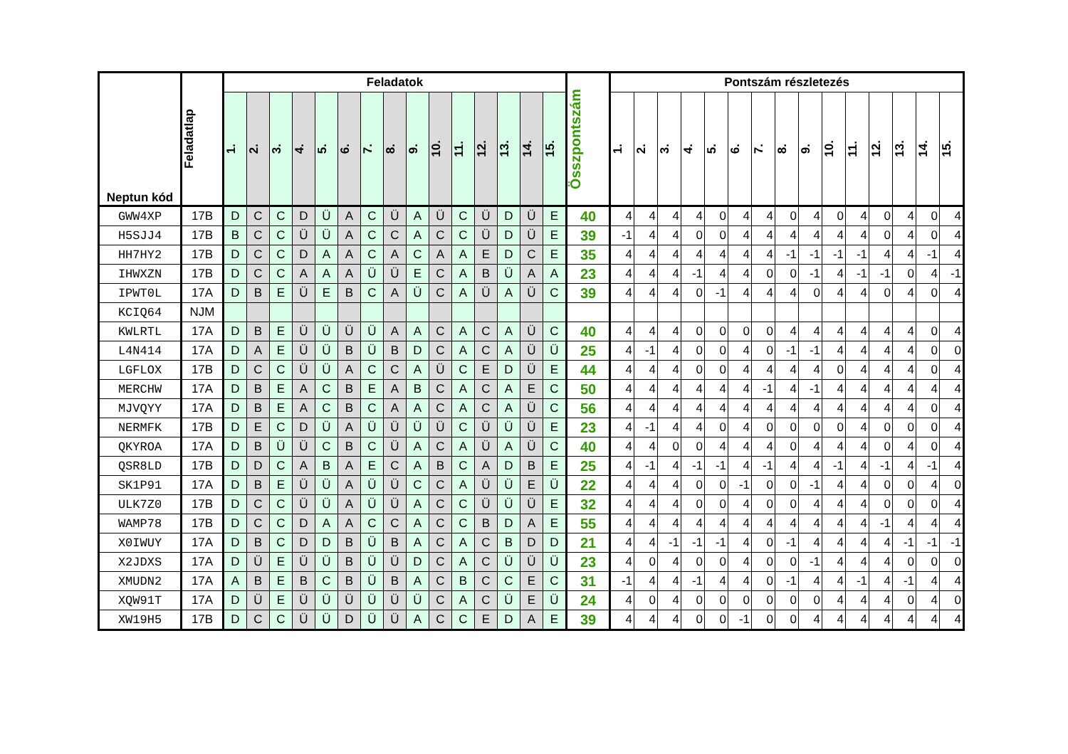| Neptun kód | Feladatlap | Feladatok | | | | | | | | | | | | | | | Összpontszám | Pontszám részletezés | | | | | | | | | | | | | | |
| --- | --- | --- | --- | --- | --- | --- | --- | --- | --- | --- | --- | --- | --- | --- | --- | --- | --- | --- | --- | --- | --- | --- | --- | --- | --- | --- | --- | --- | --- | --- | --- | --- |
| | | 1. | 2. | 3. | 4. | 5. | 6. | 7. | 8. | 9. | 10. | 11. | 12. | 13. | 14. | 15. | | 1. | 2. | 3. | 4. | 5. | 6. | 7. | 8. | 9. | 10. | 11. | 12. | 13. | 14. | 15. |
| GWW4XP | 17B | D | C | C | D | Ü | A | C | Ü | A | Ü | C | Ü | D | Ü | E | 40 | 4 | 4 | 4 | 4 | 0 | 4 | 4 | 0 | 4 | 0 | 4 | 0 | 4 | 0 | 4 |
| H5SJJ4 | 17B | B | C | C | Ü | Ü | A | C | C | A | C | C | Ü | D | Ü | E | 39 | -1 | 4 | 4 | 0 | 0 | 4 | 4 | 4 | 4 | 4 | 4 | 0 | 4 | 0 | 4 |
| HH7HY2 | 17B | D | C | C | D | A | A | C | A | C | A | A | E | D | C | E | 35 | 4 | 4 | 4 | 4 | 4 | 4 | 4 | -1 | -1 | -1 | -1 | 4 | 4 | -1 | 4 |
| IHWXZN | 17B | D | C | C | A | A | A | Ü | Ü | E | C | A | B | Ü | A | A | 23 | 4 | 4 | 4 | -1 | 4 | 4 | 0 | 0 | -1 | 4 | -1 | -1 | 0 | 4 | -1 |
| IPWT0L | 17A | D | B | E | Ü | E | B | C | A | Ü | C | A | Ü | A | Ü | C | 39 | 4 | 4 | 4 | 0 | -1 | 4 | 4 | 4 | 0 | 4 | 4 | 0 | 4 | 0 | 4 |
| KCIQ64 | NJM | | | | | | | | | | | | | | | | | | | | | | | | | | | | | | | |
| KWLRTL | 17A | D | B | E | Ü | Ü | Ü | Ü | A | A | C | A | C | A | Ü | C | 40 | 4 | 4 | 4 | 0 | 0 | 0 | 0 | 4 | 4 | 4 | 4 | 4 | 4 | 0 | 4 |
| L4N414 | 17A | D | A | E | Ü | Ü | B | Ü | B | D | C | A | C | A | Ü | Ü | 25 | 4 | -1 | 4 | 0 | 0 | 4 | 0 | -1 | -1 | 4 | 4 | 4 | 4 | 0 | 0 |
| LGFLOX | 17B | D | C | C | Ü | Ü | A | C | C | A | Ü | C | E | D | Ü | E | 44 | 4 | 4 | 4 | 0 | 0 | 4 | 4 | 4 | 4 | 0 | 4 | 4 | 4 | 0 | 4 |
| MERCHW | 17A | D | B | E | A | C | B | E | A | B | C | A | C | A | E | C | 50 | 4 | 4 | 4 | 4 | 4 | 4 | -1 | 4 | -1 | 4 | 4 | 4 | 4 | 4 | 4 |
| MJVQYY | 17A | D | B | E | A | C | B | C | A | A | C | A | C | A | Ü | C | 56 | 4 | 4 | 4 | 4 | 4 | 4 | 4 | 4 | 4 | 4 | 4 | 4 | 4 | 0 | 4 |
| NERMFK | 17B | D | E | C | D | Ü | A | Ü | Ü | Ü | Ü | C | Ü | Ü | Ü | E | 23 | 4 | -1 | 4 | 4 | 0 | 4 | 0 | 0 | 0 | 0 | 4 | 0 | 0 | 0 | 4 |
| QKYROA | 17A | D | B | Ü | Ü | C | B | C | Ü | A | C | A | Ü | A | Ü | C | 40 | 4 | 4 | 0 | 0 | 4 | 4 | 4 | 0 | 4 | 4 | 4 | 0 | 4 | 0 | 4 |
| QSR8LD | 17B | D | D | C | A | B | A | E | C | A | B | C | A | D | B | E | 25 | 4 | -1 | 4 | -1 | -1 | 4 | -1 | 4 | 4 | -1 | 4 | -1 | 4 | -1 | 4 |
| SK1P91 | 17A | D | B | E | Ü | Ü | A | Ü | Ü | C | C | A | Ü | Ü | E | Ü | 22 | 4 | 4 | 4 | 0 | 0 | -1 | 0 | 0 | -1 | 4 | 4 | 0 | 0 | 4 | 0 |
| ULK7Z0 | 17B | D | C | C | Ü | Ü | A | Ü | Ü | A | C | C | Ü | Ü | Ü | E | 32 | 4 | 4 | 4 | 0 | 0 | 4 | 0 | 0 | 4 | 4 | 4 | 0 | 0 | 0 | 4 |
| WAMP78 | 17B | D | C | C | D | A | A | C | C | A | C | C | B | D | A | E | 55 | 4 | 4 | 4 | 4 | 4 | 4 | 4 | 4 | 4 | 4 | 4 | -1 | 4 | 4 | 4 |
| X0IWUY | 17A | D | B | C | D | D | B | Ü | B | A | C | A | C | B | D | D | 21 | 4 | 4 | -1 | -1 | -1 | 4 | 0 | -1 | 4 | 4 | 4 | 4 | -1 | -1 | -1 |
| X2JDXS | 17A | D | Ü | E | Ü | Ü | B | Ü | Ü | D | C | A | C | Ü | Ü | Ü | 23 | 4 | 0 | 4 | 0 | 0 | 4 | 0 | 0 | -1 | 4 | 4 | 4 | 0 | 0 | 0 |
| XMUDN2 | 17A | A | B | E | B | C | B | Ü | B | A | C | B | C | C | E | C | 31 | -1 | 4 | 4 | -1 | 4 | 4 | 0 | -1 | 4 | 4 | -1 | 4 | -1 | 4 | 4 |
| XQW91T | 17A | D | Ü | E | Ü | Ü | Ü | Ü | Ü | Ü | C | A | C | Ü | E | Ü | 24 | 4 | 0 | 4 | 0 | 0 | 0 | 0 | 0 | 0 | 4 | 4 | 4 | 0 | 4 | 0 |
| XW19H5 | 17B | D | C | C | Ü | Ü | D | Ü | Ü | A | C | C | E | D | A | E | 39 | 4 | 4 | 4 | 0 | 0 | -1 | 0 | 0 | 4 | 4 | 4 | 4 | 4 | 4 | 4 |